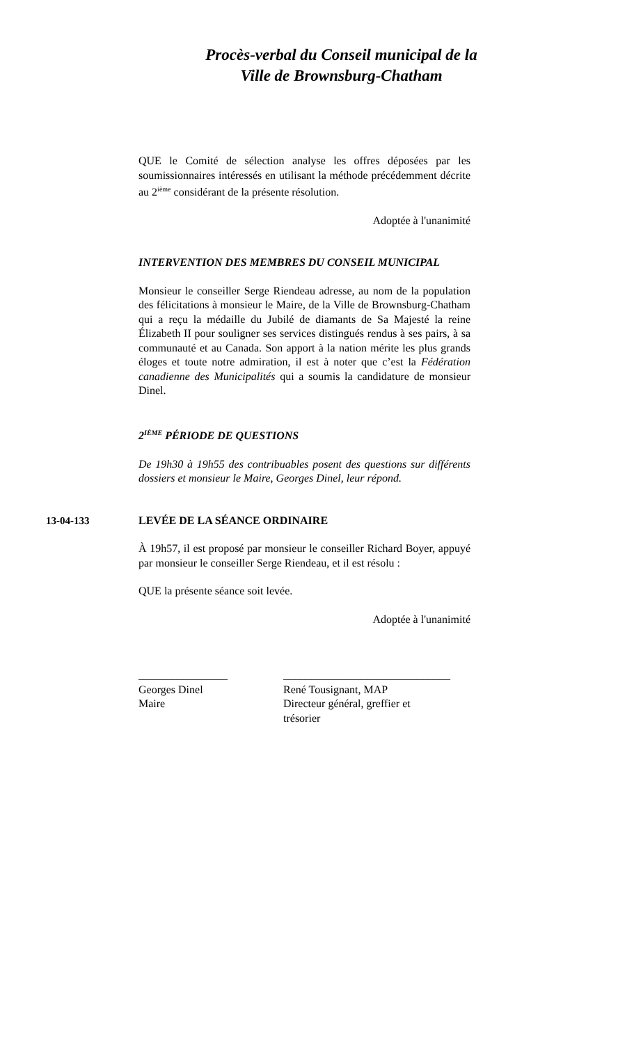Procès-verbal du Conseil municipal de la
Ville de Brownsburg-Chatham
QUE le Comité de sélection analyse les offres déposées par les soumissionnaires intéressés en utilisant la méthode précédemment décrite au 2<sup>ième</sup> considérant de la présente résolution.
Adoptée à l'unanimité
INTERVENTION DES MEMBRES DU CONSEIL MUNICIPAL
Monsieur le conseiller Serge Riendeau adresse, au nom de la population des félicitations à monsieur le Maire, de la Ville de Brownsburg-Chatham qui a reçu la médaille du Jubilé de diamants de Sa Majesté la reine Élizabeth II pour souligner ses services distingués rendus à ses pairs, à sa communauté et au Canada. Son apport à la nation mérite les plus grands éloges et toute notre admiration, il est à noter que c’est la Fédération canadienne des Municipalités qui a soumis la candidature de monsieur Dinel.
2<sup>IÈME</sup> PÉRIODE DE QUESTIONS
De 19h30 à 19h55 des contribuables posent des questions sur différents dossiers et monsieur le Maire, Georges Dinel, leur répond.
13-04-133 LEVÉE DE LA SÉANCE ORDINAIRE
À 19h57, il est proposé par monsieur le conseiller Richard Boyer, appuyé par monsieur le conseiller Serge Riendeau, et il est résolu :
QUE la présente séance soit levée.
Adoptée à l'unanimité
________________
Georges Dinel
Maire
______________________________
René Tousignant, MAP
Directeur général, greffier et
trésorier